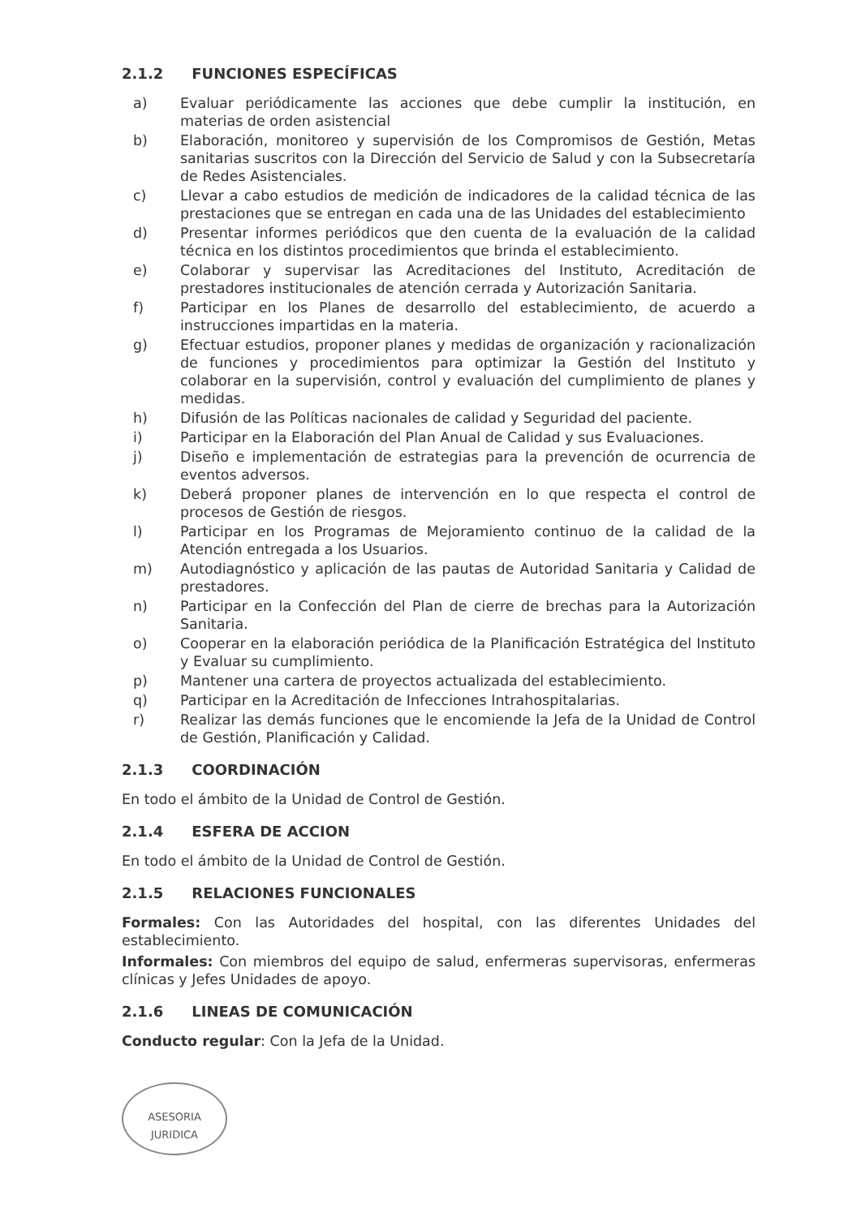2.1.2 FUNCIONES ESPECÍFICAS
a) Evaluar periódicamente las acciones que debe cumplir la institución, en materias de orden asistencial
b) Elaboración, monitoreo y supervisión de los Compromisos de Gestión, Metas sanitarias suscritos con la Dirección del Servicio de Salud y con la Subsecretaría de Redes Asistenciales.
c) Llevar a cabo estudios de medición de indicadores de la calidad técnica de las prestaciones que se entregan en cada una de las Unidades del establecimiento
d) Presentar informes periódicos que den cuenta de la evaluación de la calidad técnica en los distintos procedimientos que brinda el establecimiento.
e) Colaborar y supervisar las Acreditaciones del Instituto, Acreditación de prestadores institucionales de atención cerrada y Autorización Sanitaria.
f) Participar en los Planes de desarrollo del establecimiento, de acuerdo a instrucciones impartidas en la materia.
g) Efectuar estudios, proponer planes y medidas de organización y racionalización de funciones y procedimientos para optimizar la Gestión del Instituto y colaborar en la supervisión, control y evaluación del cumplimiento de planes y medidas.
h) Difusión de las Políticas nacionales de calidad y Seguridad del paciente.
i) Participar en la Elaboración del Plan Anual de Calidad y sus Evaluaciones.
j) Diseño e implementación de estrategias para la prevención de ocurrencia de eventos adversos.
k) Deberá proponer planes de intervención en lo que respecta el control de procesos de Gestión de riesgos.
l) Participar en los Programas de Mejoramiento continuo de la calidad de la Atención entregada a los Usuarios.
m) Autodiagnóstico y aplicación de las pautas de Autoridad Sanitaria y Calidad de prestadores.
n) Participar en la Confección del Plan de cierre de brechas para la Autorización Sanitaria.
o) Cooperar en la elaboración periódica de la Planificación Estratégica del Instituto y Evaluar su cumplimiento.
p) Mantener una cartera de proyectos actualizada del establecimiento.
q) Participar en la Acreditación de Infecciones Intrahospitalarias.
r) Realizar las demás funciones que le encomiende la Jefa de la Unidad de Control de Gestión, Planificación y Calidad.
2.1.3 COORDINACIÓN
En todo el ámbito de la Unidad de Control de Gestión.
2.1.4 ESFERA DE ACCION
En todo el ámbito de la Unidad de Control de Gestión.
2.1.5 RELACIONES FUNCIONALES
Formales: Con las Autoridades del hospital, con las diferentes Unidades del establecimiento.
Informales: Con miembros del equipo de salud, enfermeras supervisoras, enfermeras clínicas y Jefes Unidades de apoyo.
2.1.6 LINEAS DE COMUNICACIÓN
Conducto regular: Con la Jefa de la Unidad.
ASESORIA
JURIDICA